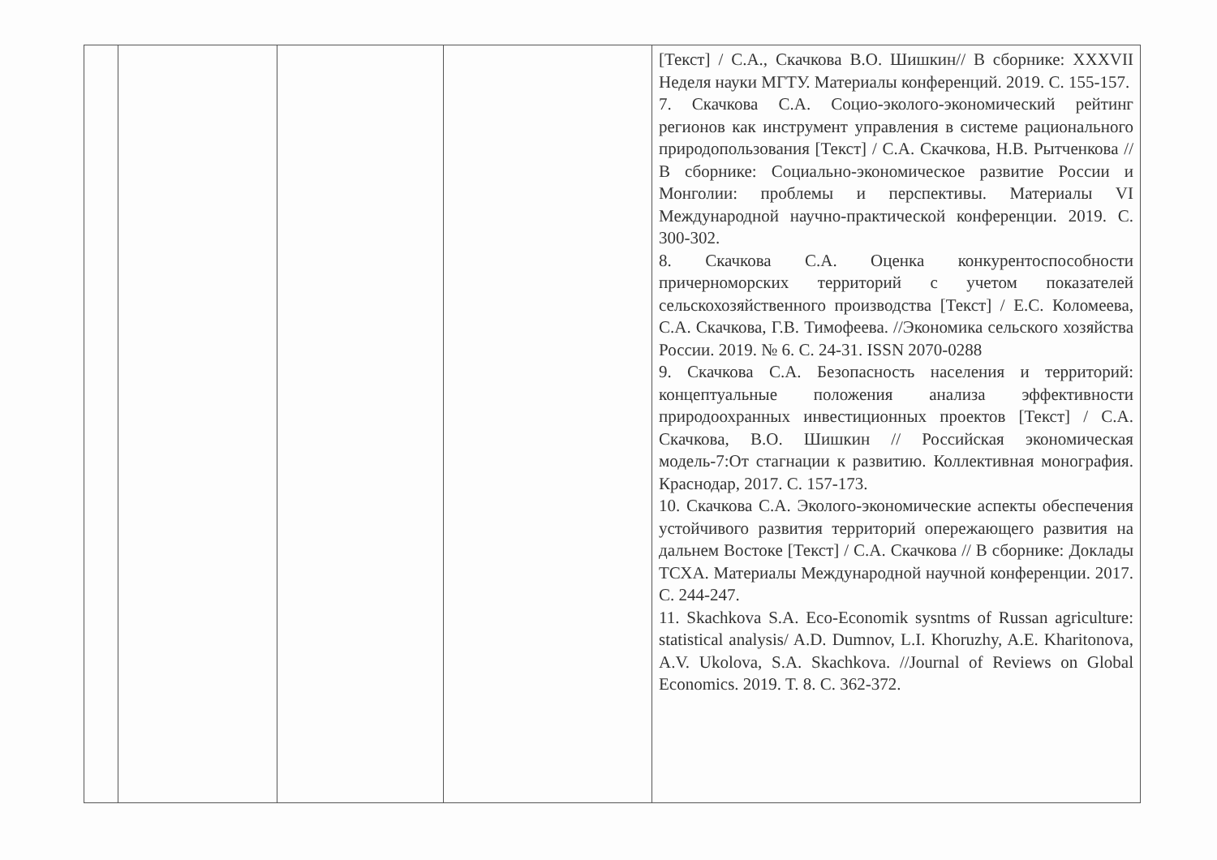| | | | | [Текст] / С.А., Скачкова В.О. Шишкин// В сборнике: XXXVII Неделя науки МГТУ. Материалы конференций. 2019. С. 155-157. 7. Скачкова С.А. Социо-эколого-экономический рейтинг регионов как инструмент управления в системе рационального природопользования [Текст] / С.А. Скачкова, Н.В. Рытченкова // В сборнике: Социально-экономическое развитие России и Монголии: проблемы и перспективы. Материалы VI Международной научно-практической конференции. 2019. С. 300-302. 8. Скачкова С.А. Оценка конкурентоспособности причерноморских территорий с учетом показателей сельскохозяйственного производства [Текст] / Е.С. Коломеева, С.А. Скачкова, Г.В. Тимофеева. //Экономика сельского хозяйства России. 2019. № 6. С. 24-31. ISSN 2070-0288 9. Скачкова С.А. Безопасность населения и территорий: концептуальные положения анализа эффективности природоохранных инвестиционных проектов [Текст] / С.А. Скачкова, В.О. Шишкин // Российская экономическая модель-7:От стагнации к развитию. Коллективная монография. Краснодар, 2017. С. 157-173. 10. Скачкова С.А. Эколого-экономические аспекты обеспечения устойчивого развития территорий опережающего развития на дальнем Востоке [Текст] / С.А. Скачкова // В сборнике: Доклады ТСХА. Материалы Международной научной конференции. 2017. С. 244-247. 11. Skachkova S.A. Eco-Economik sysntms of Russan agriculture: statistical analysis/ A.D. Dumnov, L.I. Khoruzhy, A.E. Kharitonova, A.V. Ukolova, S.A. Skachkova. //Journal of Reviews on Global Economics. 2019. T. 8. C. 362-372. |